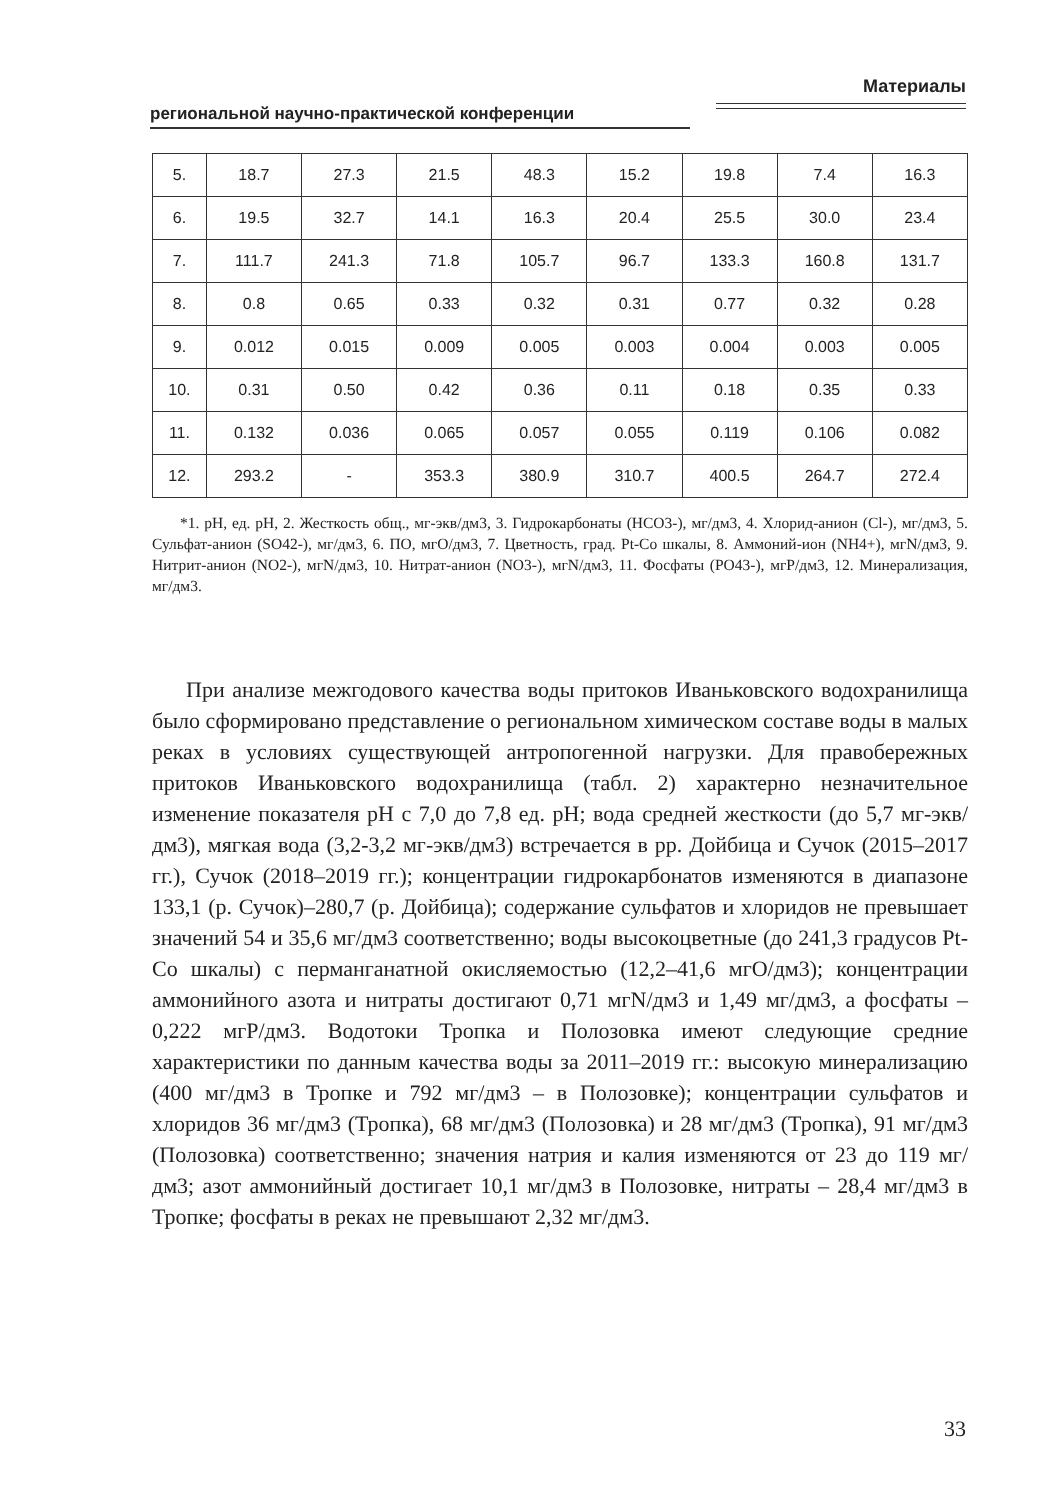Материалы
региональной научно-практической конференции
| 5. | 18.7 | 27.3 | 21.5 | 48.3 | 15.2 | 19.8 | 7.4 | 16.3 |
| 6. | 19.5 | 32.7 | 14.1 | 16.3 | 20.4 | 25.5 | 30.0 | 23.4 |
| 7. | 111.7 | 241.3 | 71.8 | 105.7 | 96.7 | 133.3 | 160.8 | 131.7 |
| 8. | 0.8 | 0.65 | 0.33 | 0.32 | 0.31 | 0.77 | 0.32 | 0.28 |
| 9. | 0.012 | 0.015 | 0.009 | 0.005 | 0.003 | 0.004 | 0.003 | 0.005 |
| 10. | 0.31 | 0.50 | 0.42 | 0.36 | 0.11 | 0.18 | 0.35 | 0.33 |
| 11. | 0.132 | 0.036 | 0.065 | 0.057 | 0.055 | 0.119 | 0.106 | 0.082 |
| 12. | 293.2 | - | 353.3 | 380.9 | 310.7 | 400.5 | 264.7 | 272.4 |
*1. рН, ед. рН, 2. Жесткость общ., мг-экв/дм3, 3. Гидрокарбонаты (HCO3-), мг/дм3, 4. Хлорид-анион (Cl-), мг/дм3, 5. Сульфат-анион (SO42-), мг/дм3, 6. ПО, мгО/дм3, 7. Цветность, град. Pt-Co шкалы, 8. Аммоний-ион (NH4+), мгN/дм3, 9. Нитрит-анион (NO2-), мгN/дм3, 10. Нитрат-анион (NO3-), мгN/дм3, 11. Фосфаты (PO43-), мгР/дм3, 12. Минерализация, мг/дм3.
При анализе межгодового качества воды притоков Иваньковского водохранилища было сформировано представление о региональном химическом составе воды в малых реках в условиях существующей антропогенной нагрузки. Для правобережных притоков Иваньковского водохранилища (табл. 2) характерно незначительное изменение показателя рН с 7,0 до 7,8 ед. рН; вода средней жесткости (до 5,7 мг-экв/дм3), мягкая вода (3,2-3,2 мг-экв/дм3) встречается в рр. Дойбица и Сучок (2015–2017 гг.), Сучок (2018–2019 гг.); концентрации гидрокарбонатов изменяются в диапазоне 133,1 (р. Сучок)–280,7 (р. Дойбица); содержание сульфатов и хлоридов не превышает значений 54 и 35,6 мг/дм3 соответственно; воды высокоцветные (до 241,3 градусов Pt-Co шкалы) с перманганатной окисляемостью (12,2–41,6 мгО/дм3); концентрации аммонийного азота и нитраты достигают 0,71 мгN/дм3 и 1,49 мг/дм3, а фосфаты – 0,222 мгР/дм3. Водотоки Тропка и Полозовка имеют следующие средние характеристики по данным качества воды за 2011–2019 гг.: высокую минерализацию (400 мг/дм3 в Тропке и 792 мг/дм3 – в Полозовке); концентрации сульфатов и хлоридов 36 мг/дм3 (Тропка), 68 мг/дм3 (Полозовка) и 28 мг/дм3 (Тропка), 91 мг/дм3 (Полозовка) соответственно; значения натрия и калия изменяются от 23 до 119 мг/дм3; азот аммонийный достигает 10,1 мг/дм3 в Полозовке, нитраты – 28,4 мг/дм3 в Тропке; фосфаты в реках не превышают 2,32 мг/дм3.
33